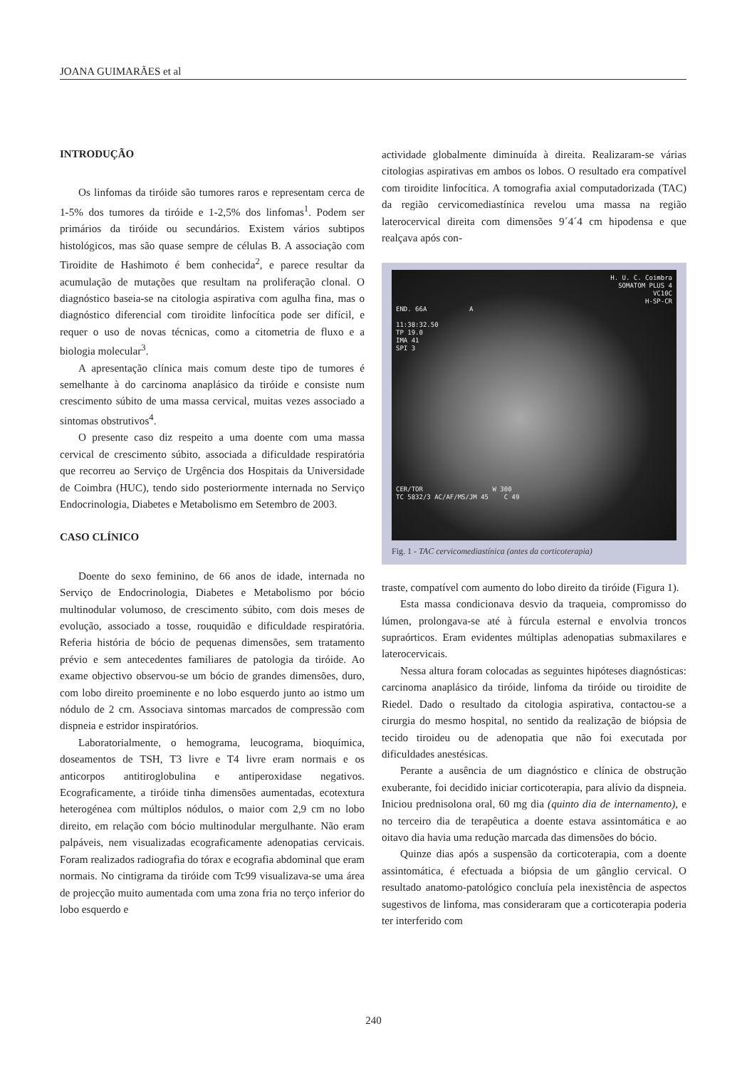JOANA GUIMARÃES et al
INTRODUÇÃO
Os linfomas da tiróide são tumores raros e representam cerca de 1-5% dos tumores da tiróide e 1-2,5% dos linfomas<sup>1</sup>. Podem ser primários da tiróide ou secundários. Existem vários subtipos histológicos, mas são quase sempre de células B. A associação com Tiroidite de Hashimoto é bem conhecida<sup>2</sup>, e parece resultar da acumulação de mutações que resultam na proliferação clonal. O diagnóstico baseia-se na citologia aspirativa com agulha fina, mas o diagnóstico diferencial com tiroidite linfocítica pode ser difícil, e requer o uso de novas técnicas, como a citometria de fluxo e a biologia molecular<sup>3</sup>.
A apresentação clínica mais comum deste tipo de tumores é semelhante à do carcinoma anaplásico da tiróide e consiste num crescimento súbito de uma massa cervical, muitas vezes associado a sintomas obstrutivos<sup>4</sup>.
O presente caso diz respeito a uma doente com uma massa cervical de crescimento súbito, associada a dificuldade respiratória que recorreu ao Serviço de Urgência dos Hospitais da Universidade de Coimbra (HUC), tendo sido posteriormente internada no Serviço Endocrinologia, Diabetes e Metabolismo em Setembro de 2003.
CASO CLÍNICO
Doente do sexo feminino, de 66 anos de idade, internada no Serviço de Endocrinologia, Diabetes e Metabolismo por bócio multinodular volumoso, de crescimento súbito, com dois meses de evolução, associado a tosse, rouquidão e dificuldade respiratória. Referia história de bócio de pequenas dimensões, sem tratamento prévio e sem antecedentes familiares de patologia da tiróide. Ao exame objectivo observou-se um bócio de grandes dimensões, duro, com lobo direito proeminente e no lobo esquerdo junto ao istmo um nódulo de 2 cm. Associava sintomas marcados de compressão com dispneia e estridor inspiratórios.
Laboratorialmente, o hemograma, leucograma, bioquímica, doseamentos de TSH, T3 livre e T4 livre eram normais e os anticorpos antitiroglobulina e antiperoxidase negativos. Ecograficamente, a tiróide tinha dimensões aumentadas, ecotextura heterogénea com múltiplos nódulos, o maior com 2,9 cm no lobo direito, em relação com bócio multinodular mergulhante. Não eram palpáveis, nem visualizadas ecograficamente adenopatias cervicais. Foram realizados radiografia do tórax e ecografia abdominal que eram normais. No cintigrama da tiróide com Tc99 visualizava-se uma área de projecção muito aumentada com uma zona fria no terço inferior do lobo esquerdo e
actividade globalmente diminuída à direita. Realizaram-se várias citologias aspirativas em ambos os lobos. O resultado era compatível com tiroidite linfocítica. A tomografia axial computadorizada (TAC) da região cervicomediastínica revelou uma massa na região laterocervical direita com dimensões 9´4´4 cm hipodensa e que realçava após con-
H. U. C. Coimbra
SOMATOM PLUS 4
VC10C
H-SP-CR
END. 66A A
11:38:32.50
TP 19.0
IMA 41
SPI 3
CER/TOR W 300
TC 5832/3 AC/AF/MS/JM 45 C 49
Fig. 1 - TAC cervicomediastínica (antes da corticoterapia)
traste, compatível com aumento do lobo direito da tiróide (Figura 1).
Esta massa condicionava desvio da traqueia, compromisso do lúmen, prolongava-se até à fúrcula esternal e envolvia troncos supraórticos. Eram evidentes múltiplas adenopatias submaxilares e laterocervicais.
Nessa altura foram colocadas as seguintes hipóteses diagnósticas: carcinoma anaplásico da tiróide, linfoma da tiróide ou tiroidite de Riedel. Dado o resultado da citologia aspirativa, contactou-se a cirurgia do mesmo hospital, no sentido da realização de biópsia de tecido tiroideu ou de adenopatia que não foi executada por dificuldades anestésicas.
Perante a ausência de um diagnóstico e clínica de obstrução exuberante, foi decidido iniciar corticoterapia, para alívio da dispneia. Iniciou prednisolona oral, 60 mg dia (quinto dia de internamento), e no terceiro dia de terapêutica a doente estava assintomática e ao oitavo dia havia uma redução marcada das dimensões do bócio.
Quinze dias após a suspensão da corticoterapia, com a doente assintomática, é efectuada a biópsia de um gânglio cervical. O resultado anatomo-patológico concluía pela inexistência de aspectos sugestivos de linfoma, mas consideraram que a corticoterapia poderia ter interferido com
240